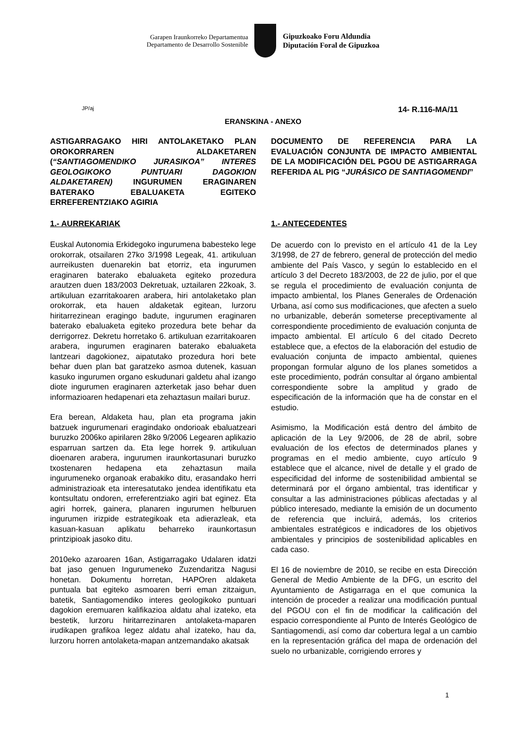Garapen Iraunkorreko Departamentua
Departamento de Desarrollo Sostenible
Gipuzkoako Foru Aldundia
Diputación Foral de Gipuzkoa
JP/aj 14- R.116-MA/11
ERANSKINA - ANEXO
ASTIGARRAGAKO HIRI ANTOLAKETAKO PLAN OROKORRAREN ALDAKETAREN (“SANTIAGOMENDIKO JURASIKOA” INTERES GEOLOGIKOKO PUNTUARI DAGOKION ALDAKETAREN) INGURUMEN ERAGINAREN BATERAKO EBALUAKETA EGITEKO ERREFERENTZIAKO AGIRIA
1.- AURREKARIAK
Euskal Autonomia Erkidegoko ingurumena babesteko lege orokorrak, otsailaren 27ko 3/1998 Legeak, 41. artikuluan aurreikusten duenarekin bat etorriz, eta ingurumen eraginaren baterako ebaluaketa egiteko prozedura arautzen duen 183/2003 Dekretuak, uztailaren 22koak, 3. artikuluan ezarritakoaren arabera, hiri antolaketako plan orokorrak, eta hauen aldaketak egitean, lurzoru hiritarrezinean eragingo badute, ingurumen eraginaren baterako ebaluaketa egiteko prozedura bete behar da derrigorrez. Dekretu horretako 6. artikuluan ezarritakoaren arabera, ingurumen eraginaren baterako ebaluaketa lantzeari dagokionez, aipatutako prozedura hori bete behar duen plan bat garatzeko asmoa dutenek, kasuan kasuko ingurumen organo eskudunari galdetu ahal izango diote ingurumen eraginaren azterketak jaso behar duen informazioaren hedapenari eta zehaztasun mailari buruz.
Era berean, Aldaketa hau, plan eta programa jakin batzuek ingurumenari eragindako ondorioak ebaluatzeari buruzko 2006ko apirilaren 28ko 9/2006 Legearen aplikazio esparruan sartzen da. Eta lege horrek 9. artikuluan dioenaren arabera, ingurumen iraunkortasunari buruzko txostenaren hedapena eta zehaztasun maila ingurumeneko organoak erabakiko ditu, erasandako herri administrazioak eta interesatutako jendea identifikatu eta kontsultatu ondoren, erreferentziako agiri bat eginez. Eta agiri horrek, gainera, planaren ingurumen helburuen ingurumen irizpide estrategikoak eta adierazleak, eta kasuan-kasuan aplikatu beharreko iraunkortasun printzipioak jasoko ditu.
2010eko azaroaren 16an, Astigarragako Udalaren idatzi bat jaso genuen Ingurumeneko Zuzendaritza Nagusi honetan. Dokumentu horretan, HAPOren aldaketa puntuala bat egiteko asmoaren berri eman zitzaigun, batetik, Santiagomendiko interes geologikoko puntuari dagokion eremuaren kalifikazioa aldatu ahal izateko, eta bestetik, lurzoru hiritarrezinaren antolaketa-maparen irudikapen grafikoa legez aldatu ahal izateko, hau da, lurzoru horren antolaketa-mapan antzemandako akatsak
DOCUMENTO DE REFERENCIA PARA LA EVALUACIÓN CONJUNTA DE IMPACTO AMBIENTAL DE LA MODIFICACIÓN DEL PGOU DE ASTIGARRAGA REFERIDA AL PIG “JURÁSICO DE SANTIAGOMENDI”
1.- ANTECEDENTES
De acuerdo con lo previsto en el artículo 41 de la Ley 3/1998, de 27 de febrero, general de protección del medio ambiente del País Vasco, y según lo establecido en el artículo 3 del Decreto 183/2003, de 22 de julio, por el que se regula el procedimiento de evaluación conjunta de impacto ambiental, los Planes Generales de Ordenación Urbana, así como sus modificaciones, que afecten a suelo no urbanizable, deberán someterse preceptivamente al correspondiente procedimiento de evaluación conjunta de impacto ambiental. El artículo 6 del citado Decreto establece que, a efectos de la elaboración del estudio de evaluación conjunta de impacto ambiental, quienes propongan formular alguno de los planes sometidos a este procedimiento, podrán consultar al órgano ambiental correspondiente sobre la amplitud y grado de especificación de la información que ha de constar en el estudio.
Asimismo, la Modificación está dentro del ámbito de aplicación de la Ley 9/2006, de 28 de abril, sobre evaluación de los efectos de determinados planes y programas en el medio ambiente, cuyo artículo 9 establece que el alcance, nivel de detalle y el grado de especificidad del informe de sostenibilidad ambiental se determinará por el órgano ambiental, tras identificar y consultar a las administraciones públicas afectadas y al público interesado, mediante la emisión de un documento de referencia que incluirá, además, los criterios ambientales estratégicos e indicadores de los objetivos ambientales y principios de sostenibilidad aplicables en cada caso.
El 16 de noviembre de 2010, se recibe en esta Dirección General de Medio Ambiente de la DFG, un escrito del Ayuntamiento de Astigarraga en el que comunica la intención de proceder a realizar una modificación puntual del PGOU con el fin de modificar la calificación del espacio correspondiente al Punto de Interés Geológico de Santiagomendi, así como dar cobertura legal a un cambio en la representación gráfica del mapa de ordenación del suelo no urbanizable, corrigiendo errores y
1